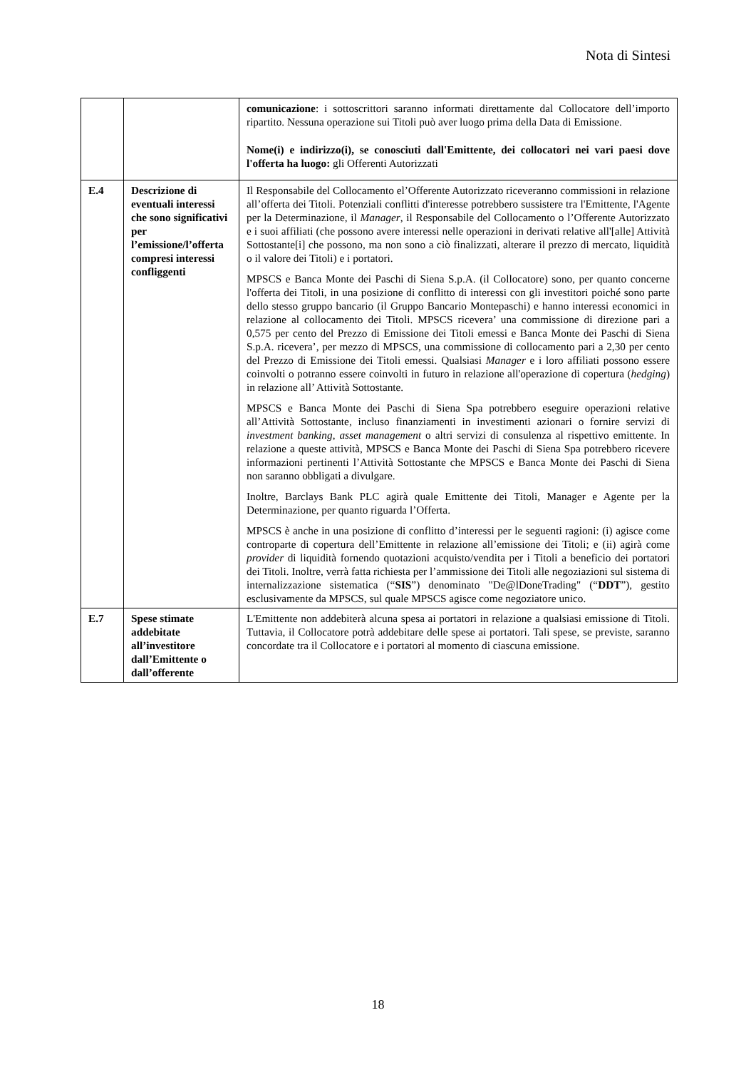Nota di Sintesi
| | | comunicazione : i sottoscrittori saranno informati direttamente dal Collocatore dell’importo ripartito. Nessuna operazione sui Titoli può aver luogo prima della Data di Emissione. Nome(i) e indirizzo(i), se conosciuti dall'Emittente, dei collocatori nei vari paesi dove l'offerta ha luogo: gli Offerenti Autorizzati |
| E.4 | Descrizione di eventuali interessi che sono significativi per l’emissione/l’offerta compresi interessi confliggenti | Il Responsabile del Collocamento el’Offerente Autorizzato riceveranno commissioni in relazione all’offerta dei Titoli. Potenziali conflitti d'interesse potrebbero sussistere tra l'Emittente, l'Agente per la Determinazione, il Manager , il Responsabile del Collocamento o l’Offerente Autorizzato e i suoi affiliati (che possono avere interessi nelle operazioni in derivati relative all'[alle] Attività Sottostante[i] che possono, ma non sono a ciò finalizzati, alterare il prezzo di mercato, liquidità o il valore dei Titoli) e i portatori. MPSCS e Banca Monte dei Paschi di Siena S.p.A. (il Collocatore) sono, per quanto concerne l'offerta dei Titoli, in una posizione di conflitto di interessi con gli investitori poiché sono parte dello stesso gruppo bancario (il Gruppo Bancario Montepaschi) e hanno interessi economici in relazione al collocamento dei Titoli. MPSCS ricevera’ una commissione di direzione pari a 0,575 per cento del Prezzo di Emissione dei Titoli emessi e Banca Monte dei Paschi di Siena S.p.A. ricevera’, per mezzo di MPSCS, una commissione di collocamento pari a 2,30 per cento del Prezzo di Emissione dei Titoli emessi. Qualsiasi Manager e i loro affiliati possono essere coinvolti o potranno essere coinvolti in futuro in relazione all'operazione di copertura ( hedging ) in relazione all’ Attività Sottostante. MPSCS e Banca Monte dei Paschi di Siena Spa potrebbero eseguire operazioni relative all’Attività Sottostante, incluso finanziamenti in investimenti azionari o fornire servizi di investment banking , asset management o altri servizi di consulenza al rispettivo emittente. In relazione a queste attività, MPSCS e Banca Monte dei Paschi di Siena Spa potrebbero ricevere informazioni pertinenti l’Attività Sottostante che MPSCS e Banca Monte dei Paschi di Siena non saranno obbligati a divulgare. Inoltre, Barclays Bank PLC agirà quale Emittente dei Titoli, Manager e Agente per la Determinazione, per quanto riguarda l’Offerta. MPSCS è anche in una posizione di conflitto d’interessi per le seguenti ragioni: (i) agisce come controparte di copertura dell’Emittente in relazione all’emissione dei Titoli; e (ii) agirà come provider di liquidità fornendo quotazioni acquisto/vendita per i Titoli a beneficio dei portatori dei Titoli. Inoltre, verrà fatta richiesta per l’ammissione dei Titoli alle negoziazioni sul sistema di internalizzazione sistematica (“ SIS ”) denominato "De@lDoneTrading" (“ DDT ”), gestito esclusivamente da MPSCS, sul quale MPSCS agisce come negoziatore unico. |
| E.7 | Spese stimate addebitate all’investitore dall’Emittente o dall’offerente | L'Emittente non addebiterà alcuna spesa ai portatori in relazione a qualsiasi emissione di Titoli. Tuttavia, il Collocatore potrà addebitare delle spese ai portatori. Tali spese, se previste, saranno concordate tra il Collocatore e i portatori al momento di ciascuna emissione. |
18